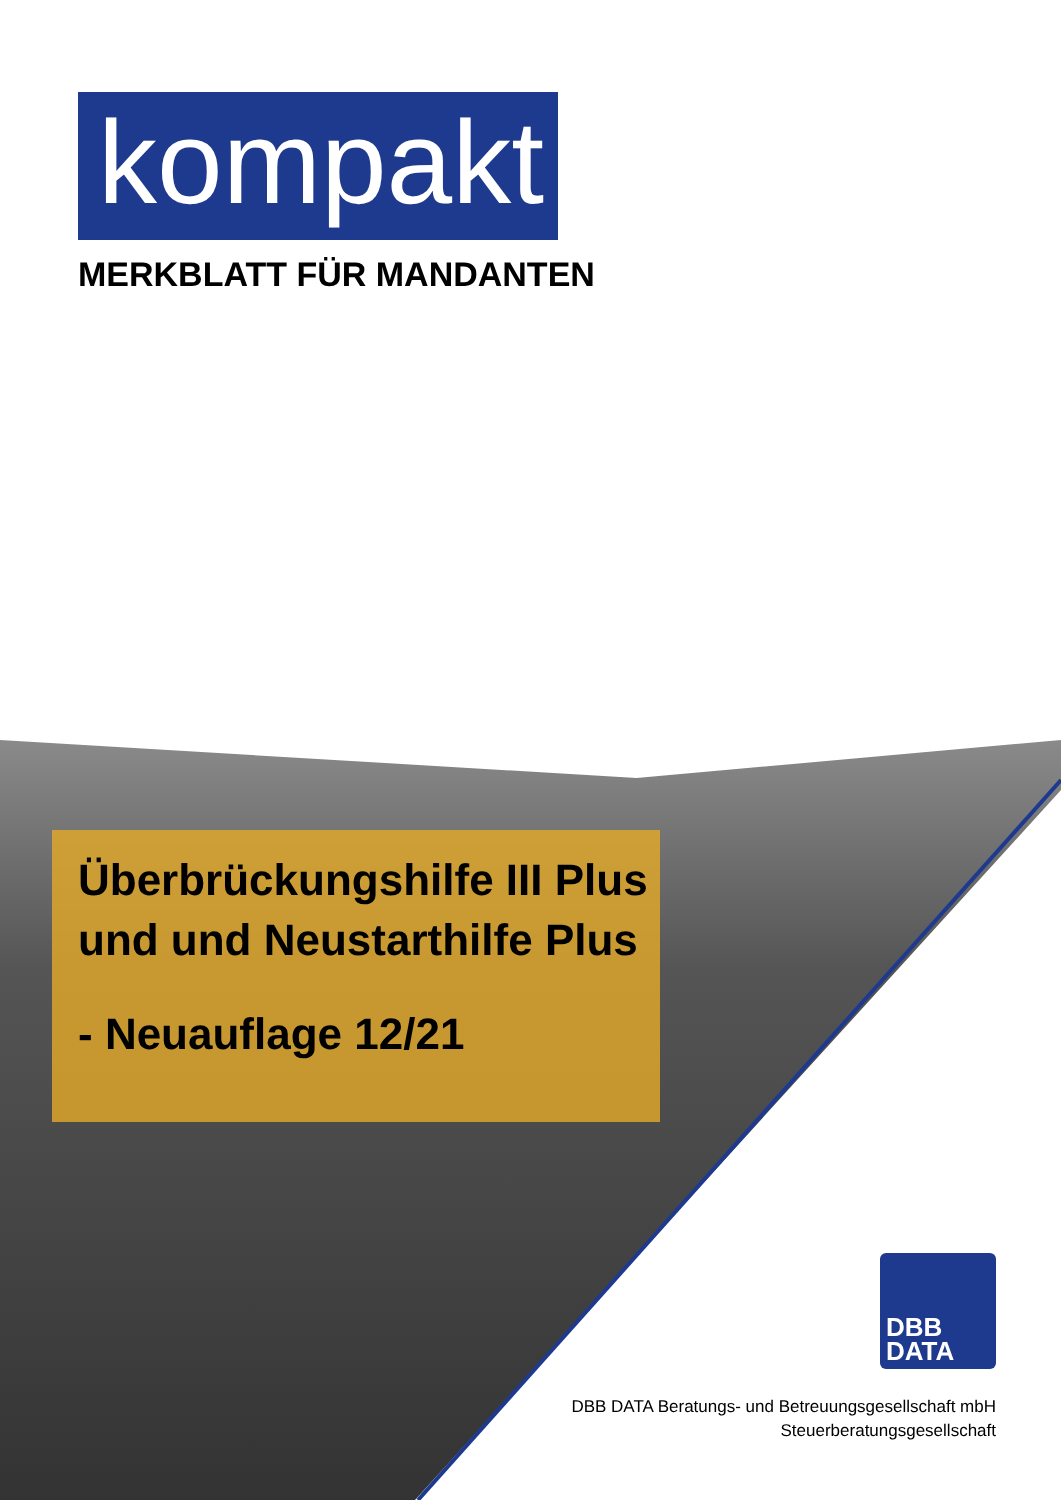kompakt
MERKBLATT FÜR MANDANTEN
Überbrückungshilfe III Plus
und und Neustarthilfe Plus
- Neuauflage 12/21
DBB
DATA
DBB DATA Beratungs- und Betreuungsgesellschaft mbH
Steuerberatungsgesellschaft